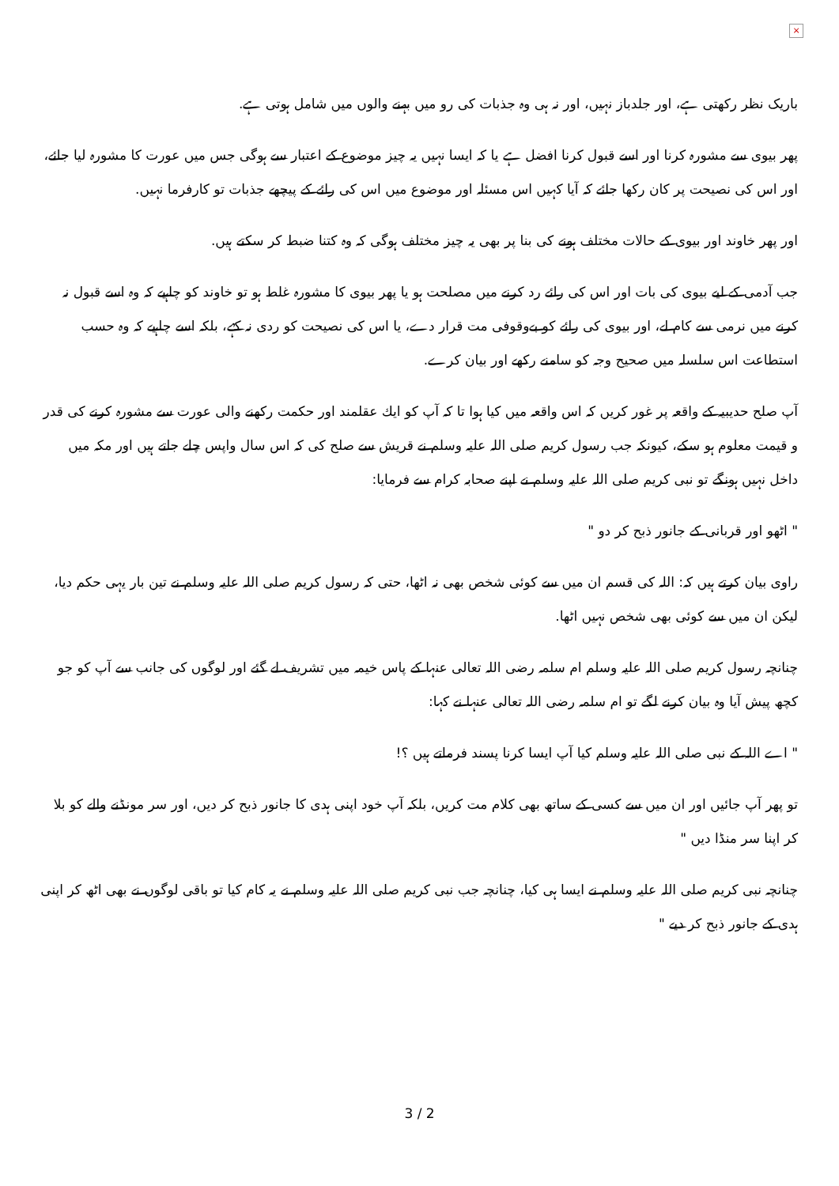×
باریک نظر رکھتی ہے، اور جلدباز نہیں، اور نہ ہی وہ جذبات کی رو میں بہنے والوں میں شامل ہوتی ہے.
پھر بیوی سے مشورہ کرنا اور اسے قبول کرنا افضل ہے یا کہ ایسا نہیں یہ چیز موضوع کے اعتبار سے ہوگی جس میں عورت کا مشورہ لیا جائے، اور اس کی نصیحت پر کان رکھا جائے کہ آیا کہیں اس مسئلہ اور موضوع میں اس کی رائے کے پیچھے جذبات تو کارفرما نہیں.
اور پھر خاوند اور بیوی کے حالات مختلف ہونے کی بنا پر بھی یہ چیز مختلف ہوگی کہ وہ کتنا ضبط کر سکتے ہیں.
جب آدمی کے لیے بیوی کی بات اور اس کی رائے رد کرنے میں مصلحت ہو یا پھر بیوی کا مشورہ غلط ہو تو خاوند کو چاہیے کہ وہ اسے قبول نہ کرنے میں نرمی سے کام لے، اور بیوی کی رائے کو بےوقوفی مت قرار دے، یا اس کی نصیحت کو ردی نہ کہے، بلکہ اسے چاہیے کہ وہ حسب استطاعت اس سلسلہ میں صحیح وجہ کو سامنے رکھے اور بیان کرے.
آپ صلح حدیبیہ کے واقعہ پر غور کریں کہ اس واقعہ میں کیا ہوا تا کہ آپ کو ایك عقلمند اور حکمت رکھنے والی عورت سے مشورہ کرنے کی قدر و قیمت معلوم ہو سکے، کیونکہ جب رسول کریم صلی اللہ علیہ وسلم نے قریش سے صلح کی کہ اس سال واپس چلے جاتے ہیں اور مکہ میں داخل نہیں ہونگے تو نبی کریم صلی اللہ علیہ وسلم نے اپنے صحابہ کرام سے فرمایا:
" اٹھو اور قربانی کے جانور ذبح کر دو "
راوی بیان کرتے ہیں کہ: اللہ کی قسم ان میں سے کوئی شخص بھی نہ اٹھا، حتی کہ رسول کریم صلی اللہ علیہ وسلم نے تین بار یہی حکم دیا، لیکن ان میں سے کوئی بھی شخص نہیں اٹھا.
چنانچہ رسول کریم صلی اللہ علیہ وسلم ام سلمہ رضی اللہ تعالی عنہا کے پاس خیمہ میں تشریف لے گئے اور لوگوں کی جانب سے آپ کو جو کچھ پیش آیا وہ بیان کرنے لگے تو ام سلمہ رضی اللہ تعالی عنہا نے کہا:
" اے اللہ کے نبی صلی اللہ علیہ وسلم کیا آپ ایسا کرنا پسند فرماتے ہیں ؟!
تو پھر آپ جائیں اور ان میں سے کسی کے ساتھ بھی کلام مت کریں، بلکہ آپ خود اپنی ہدی کا جانور ذبح کر دیں، اور سر مونڈنے والے کو بلا کر اپنا سر منڈا دیں "
چنانچہ نبی کریم صلی اللہ علیہ وسلم نے ایسا ہی کیا، چنانچہ جب نبی کریم صلی اللہ علیہ وسلم نے یہ کام کیا تو باقی لوگوں نے بھی اٹھ کر اپنی ہدی کے جانور ذبح کر دیے "
3 / 2